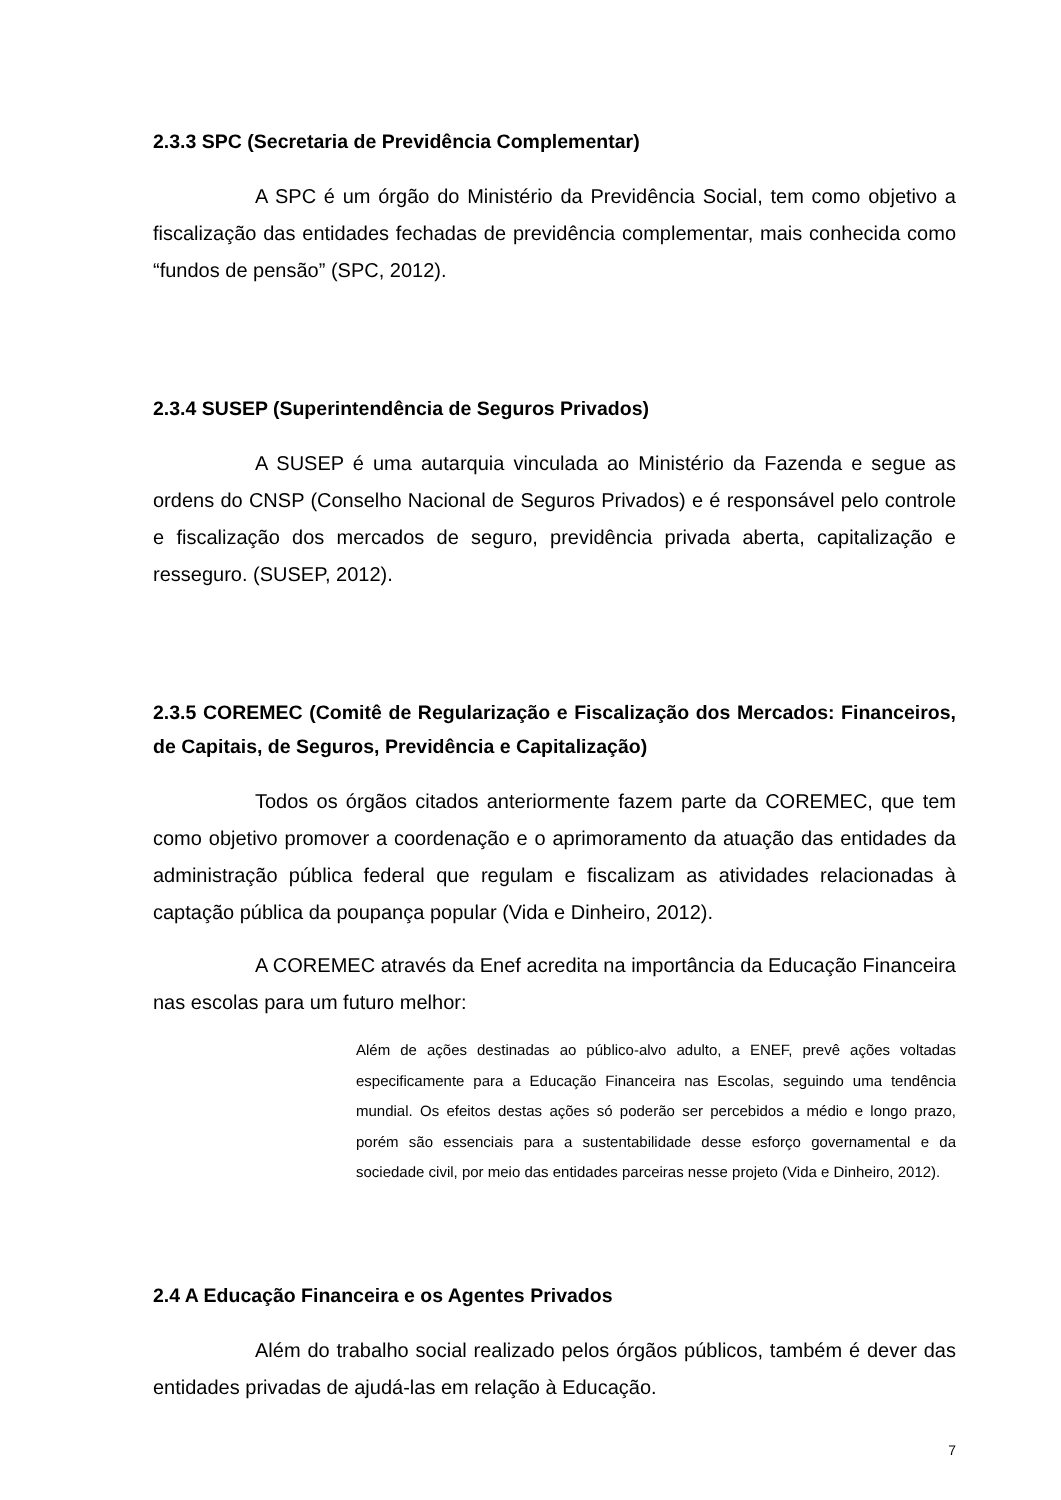2.3.3 SPC (Secretaria de Previdência Complementar)
A SPC é um órgão do Ministério da Previdência Social, tem como objetivo a fiscalização das entidades fechadas de previdência complementar, mais conhecida como “fundos de pensão” (SPC, 2012).
2.3.4 SUSEP (Superintendência de Seguros Privados)
A SUSEP é uma autarquia vinculada ao Ministério da Fazenda e segue as ordens do CNSP (Conselho Nacional de Seguros Privados) e é responsável pelo controle e fiscalização dos mercados de seguro, previdência privada aberta, capitalização e resseguro. (SUSEP, 2012).
2.3.5 COREMEC (Comitê de Regularização e Fiscalização dos Mercados: Financeiros, de Capitais, de Seguros, Previdência e Capitalização)
Todos os órgãos citados anteriormente fazem parte da COREMEC, que tem como objetivo promover a coordenação e o aprimoramento da atuação das entidades da administração pública federal que regulam e fiscalizam as atividades relacionadas à captação pública da poupança popular (Vida e Dinheiro, 2012).
A COREMEC através da Enef acredita na importância da Educação Financeira nas escolas para um futuro melhor:
Além de ações destinadas ao público-alvo adulto, a ENEF, prevê ações voltadas especificamente para a Educação Financeira nas Escolas, seguindo uma tendência mundial. Os efeitos destas ações só poderão ser percebidos a médio e longo prazo, porém são essenciais para a sustentabilidade desse esforço governamental e da sociedade civil, por meio das entidades parceiras nesse projeto (Vida e Dinheiro, 2012).
2.4 A Educação Financeira e os Agentes Privados
Além do trabalho social realizado pelos órgãos públicos, também é dever das entidades privadas de ajudá-las em relação à Educação.
7